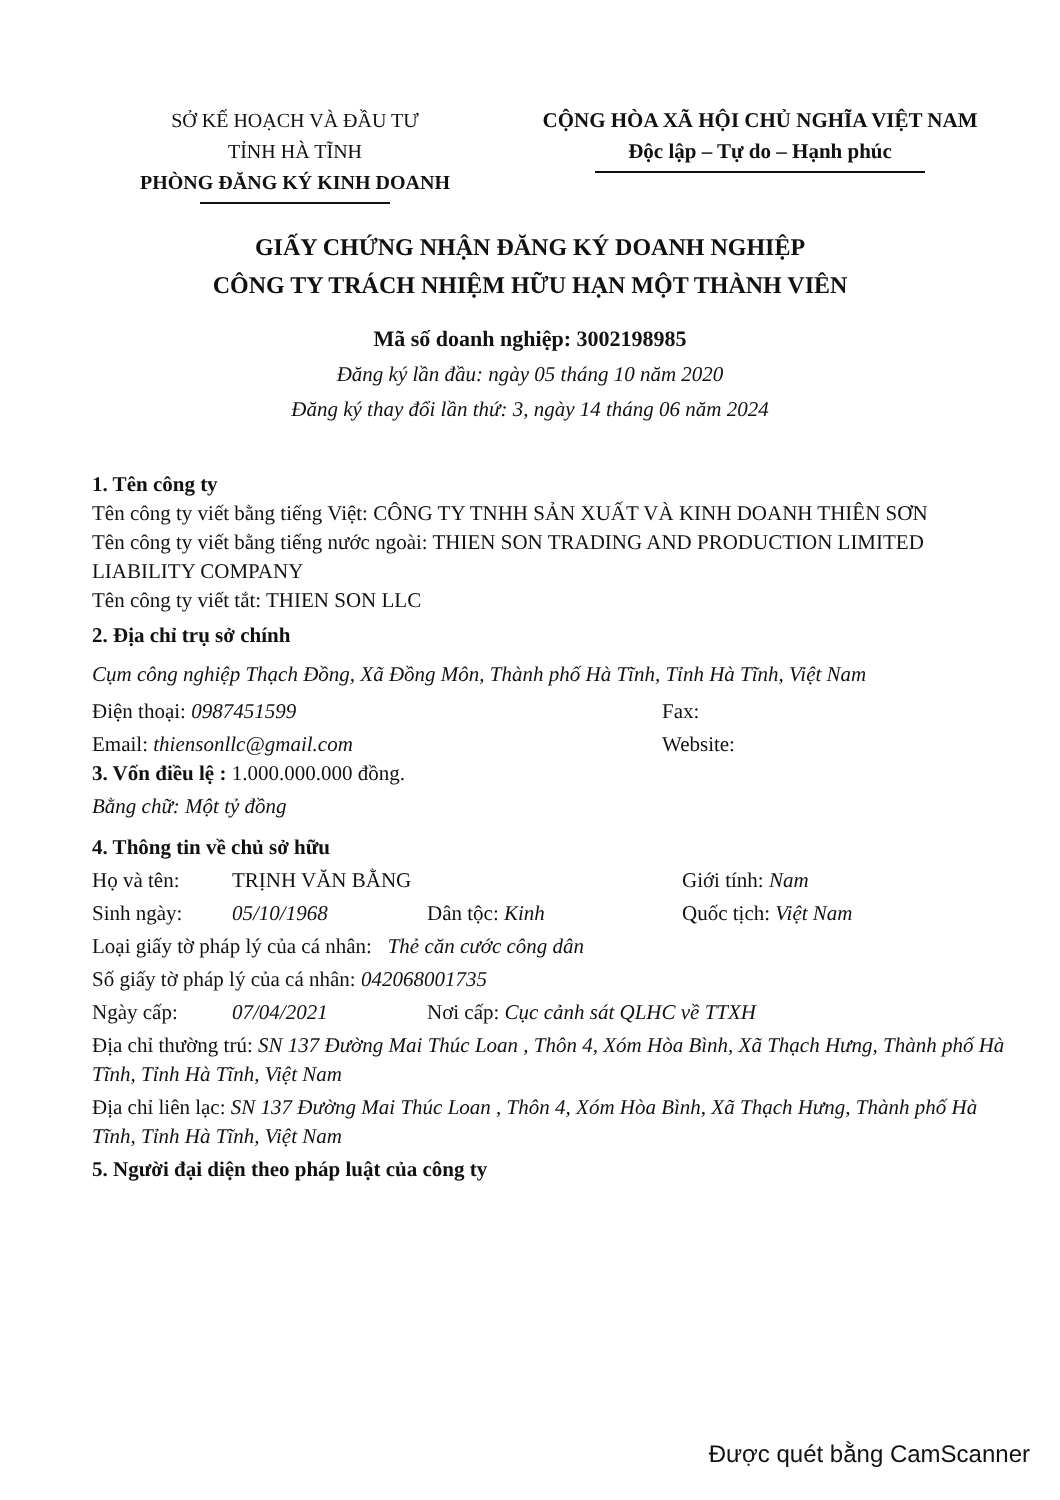SỞ KẾ HOẠCH VÀ ĐẦU TƯ
TỈNH HÀ TĨNH
PHÒNG ĐĂNG KÝ KINH DOANH
CỘNG HÒA XÃ HỘI CHỦ NGHĨA VIỆT NAM
Độc lập – Tự do – Hạnh phúc
GIẤY CHỨNG NHẬN ĐĂNG KÝ DOANH NGHIỆP
CÔNG TY TRÁCH NHIỆM HỮU HẠN MỘT THÀNH VIÊN
Mã số doanh nghiệp: 3002198985
Đăng ký lần đầu: ngày 05 tháng 10 năm 2020
Đăng ký thay đổi lần thứ: 3, ngày 14 tháng 06 năm 2024
1. Tên công ty
Tên công ty viết bằng tiếng Việt: CÔNG TY TNHH SẢN XUẤT VÀ KINH DOANH THIÊN SƠN
Tên công ty viết bằng tiếng nước ngoài: THIEN SON TRADING AND PRODUCTION LIMITED LIABILITY COMPANY
Tên công ty viết tắt: THIEN SON LLC
2. Địa chỉ trụ sở chính
Cụm công nghiệp Thạch Đồng, Xã Đồng Môn, Thành phố Hà Tĩnh, Tỉnh Hà Tĩnh, Việt Nam
Điện thoại: 0987451599 Fax:
Email: thiensonllc@gmail.com Website:
3. Vốn điều lệ : 1.000.000.000 đồng.
Bằng chữ: Một tỷ đồng
4. Thông tin về chủ sở hữu
Họ và tên: TRỊNH VĂN BẰNG Giới tính: Nam
Sinh ngày: 05/10/1968 Dân tộc: Kinh Quốc tịch: Việt Nam
Loại giấy tờ pháp lý của cá nhân: Thẻ căn cước công dân
Số giấy tờ pháp lý của cá nhân: 042068001735
Ngày cấp: 07/04/2021 Nơi cấp: Cục cảnh sát QLHC về TTXH
Địa chỉ thường trú: SN 137 Đường Mai Thúc Loan , Thôn 4, Xóm Hòa Bình, Xã Thạch Hưng, Thành phố Hà Tĩnh, Tỉnh Hà Tĩnh, Việt Nam
Địa chỉ liên lạc: SN 137 Đường Mai Thúc Loan , Thôn 4, Xóm Hòa Bình, Xã Thạch Hưng, Thành phố Hà Tĩnh, Tỉnh Hà Tĩnh, Việt Nam
5. Người đại diện theo pháp luật của công ty
Được quét bằng CamScanner